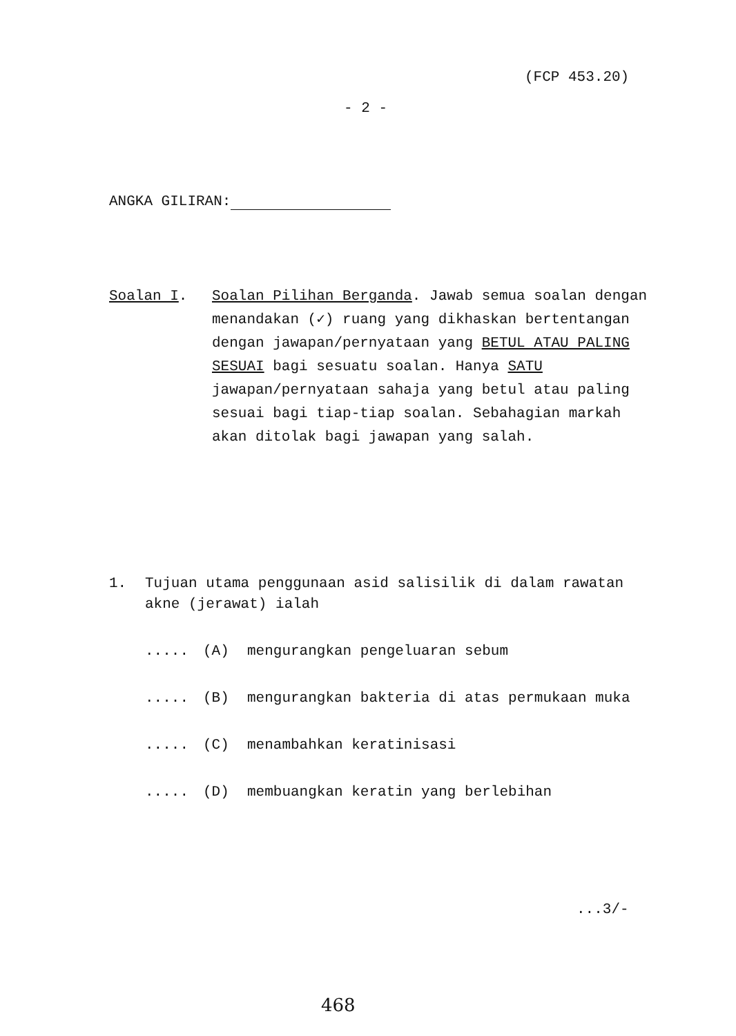(FCP 453.20)
- 2 -
ANGKA GILIRAN:
Soalan I. Soalan Pilihan Berganda. Jawab semua soalan dengan menandakan (✓) ruang yang dikhaskan bertentangan dengan jawapan/pernyataan yang BETUL ATAU PALING SESUAI bagi sesuatu soalan. Hanya SATU jawapan/pernyataan sahaja yang betul atau paling sesuai bagi tiap-tiap soalan. Sebahagian markah akan ditolak bagi jawapan yang salah.
1. Tujuan utama penggunaan asid salisilik di dalam rawatan
akne (jerawat) ialah
..... (A) mengurangkan pengeluaran sebum
..... (B) mengurangkan bakteria di atas permukaan muka
..... (C) menambahkan keratinisasi
..... (D) membuangkan keratin yang berlebihan
...3/-
468